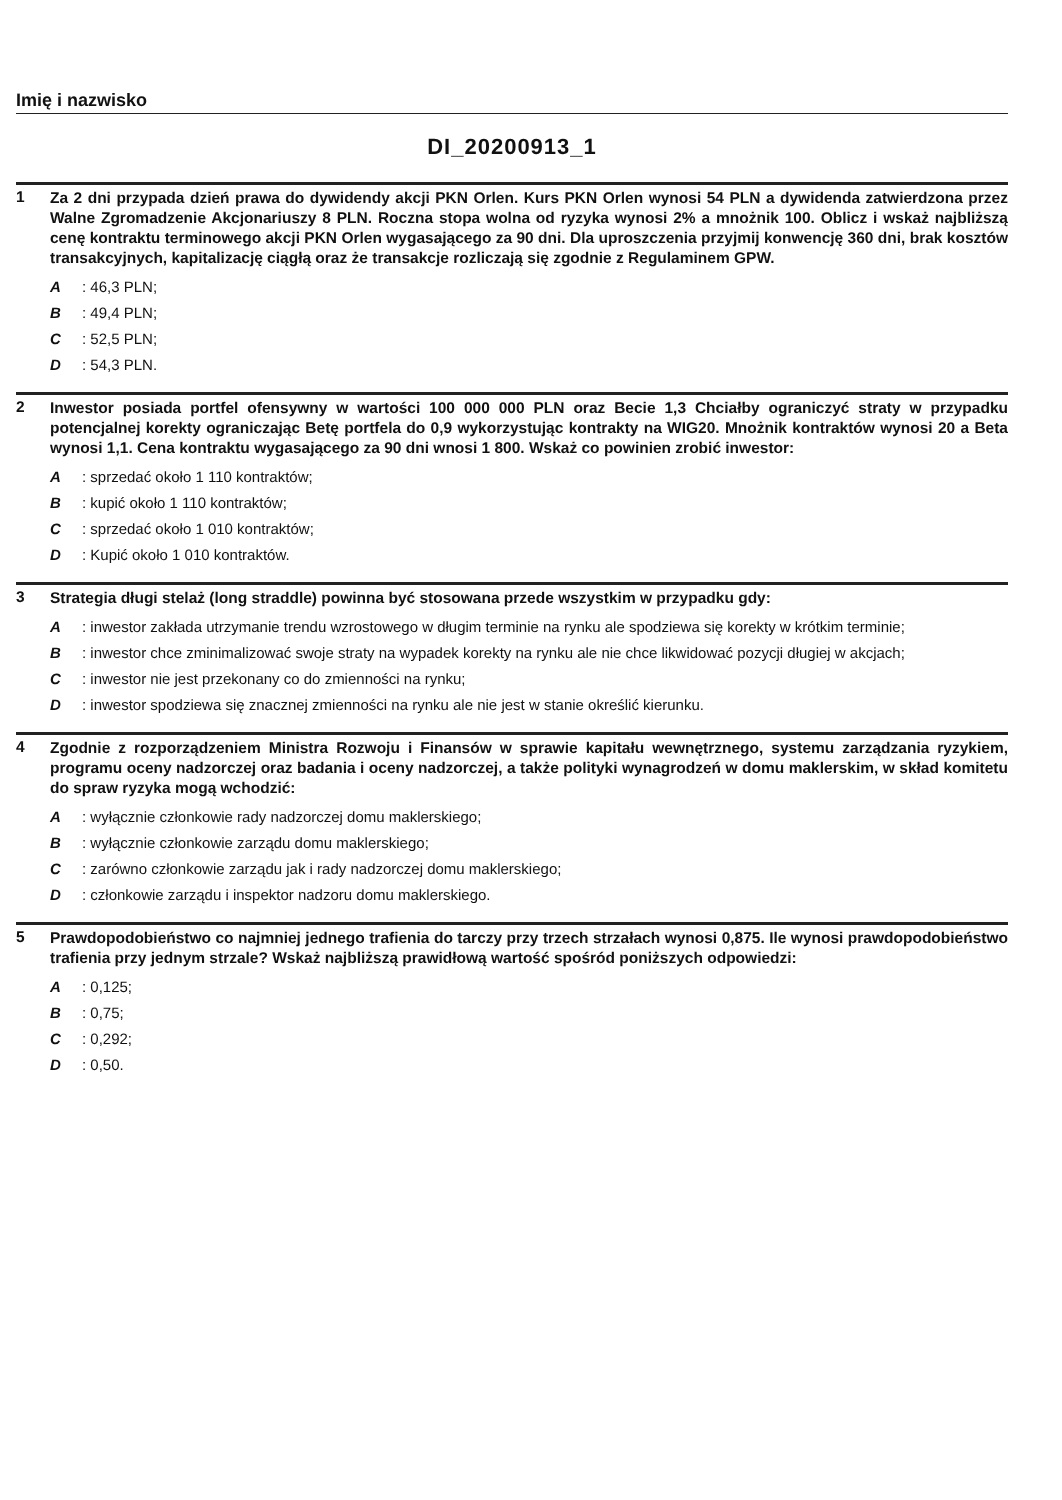Imię i nazwisko
DI_20200913_1
1
Za 2 dni przypada dzień prawa do dywidendy akcji PKN Orlen. Kurs PKN Orlen wynosi 54 PLN a dywidenda zatwierdzona przez Walne Zgromadzenie Akcjonariuszy 8 PLN. Roczna stopa wolna od ryzyka wynosi 2% a mnożnik 100. Oblicz i wskaż najbliższą cenę kontraktu terminowego akcji PKN Orlen wygasającego za 90 dni. Dla uproszczenia przyjmij konwencję 360 dni, brak kosztów transakcyjnych, kapitalizację ciągłą oraz że transakcje rozliczają się zgodnie z Regulaminem GPW.
A: 46,3 PLN;
B: 49,4 PLN;
C: 52,5 PLN;
D: 54,3 PLN.
2
Inwestor posiada portfel ofensywny w wartości 100 000 000 PLN oraz Becie 1,3 Chciałby ograniczyć straty w przypadku potencjalnej korekty ograniczając Betę portfela do 0,9 wykorzystując kontrakty na WIG20. Mnożnik kontraktów wynosi 20 a Beta wynosi 1,1. Cena kontraktu wygasającego za 90 dni wnosi 1 800. Wskaż co powinien zrobić inwestor:
A: sprzedać około 1 110 kontraktów;
B: kupić około 1 110 kontraktów;
C: sprzedać około 1 010 kontraktów;
D: Kupić około 1 010 kontraktów.
3
Strategia długi stelaż (long straddle) powinna być stosowana przede wszystkim w przypadku gdy:
A: inwestor zakłada utrzymanie trendu wzrostowego w długim terminie na rynku ale spodziewa się korekty w krótkim terminie;
B: inwestor chce zminimalizować swoje straty na wypadek korekty na rynku ale nie chce likwidować pozycji długiej w akcjach;
C: inwestor nie jest przekonany co do zmienności na rynku;
D: inwestor spodziewa się znacznej zmienności na rynku ale nie jest w stanie określić kierunku.
4
Zgodnie z rozporządzeniem Ministra Rozwoju i Finansów w sprawie kapitału wewnętrznego, systemu zarządzania ryzykiem, programu oceny nadzorczej oraz badania i oceny nadzorczej, a także polityki wynagrodzeń w domu maklerskim, w skład komitetu do spraw ryzyka mogą wchodzić:
A: wyłącznie członkowie rady nadzorczej domu maklerskiego;
B: wyłącznie członkowie zarządu domu maklerskiego;
C: zarówno członkowie zarządu jak i rady nadzorczej domu maklerskiego;
D: członkowie zarządu i inspektor nadzoru domu maklerskiego.
5
Prawdopodobieństwo co najmniej jednego trafienia do tarczy przy trzech strzałach wynosi 0,875. Ile wynosi prawdopodobieństwo trafienia przy jednym strzale? Wskaż najbliższą prawidłową wartość spośród poniższych odpowiedzi:
A: 0,125;
B: 0,75;
C: 0,292;
D: 0,50.